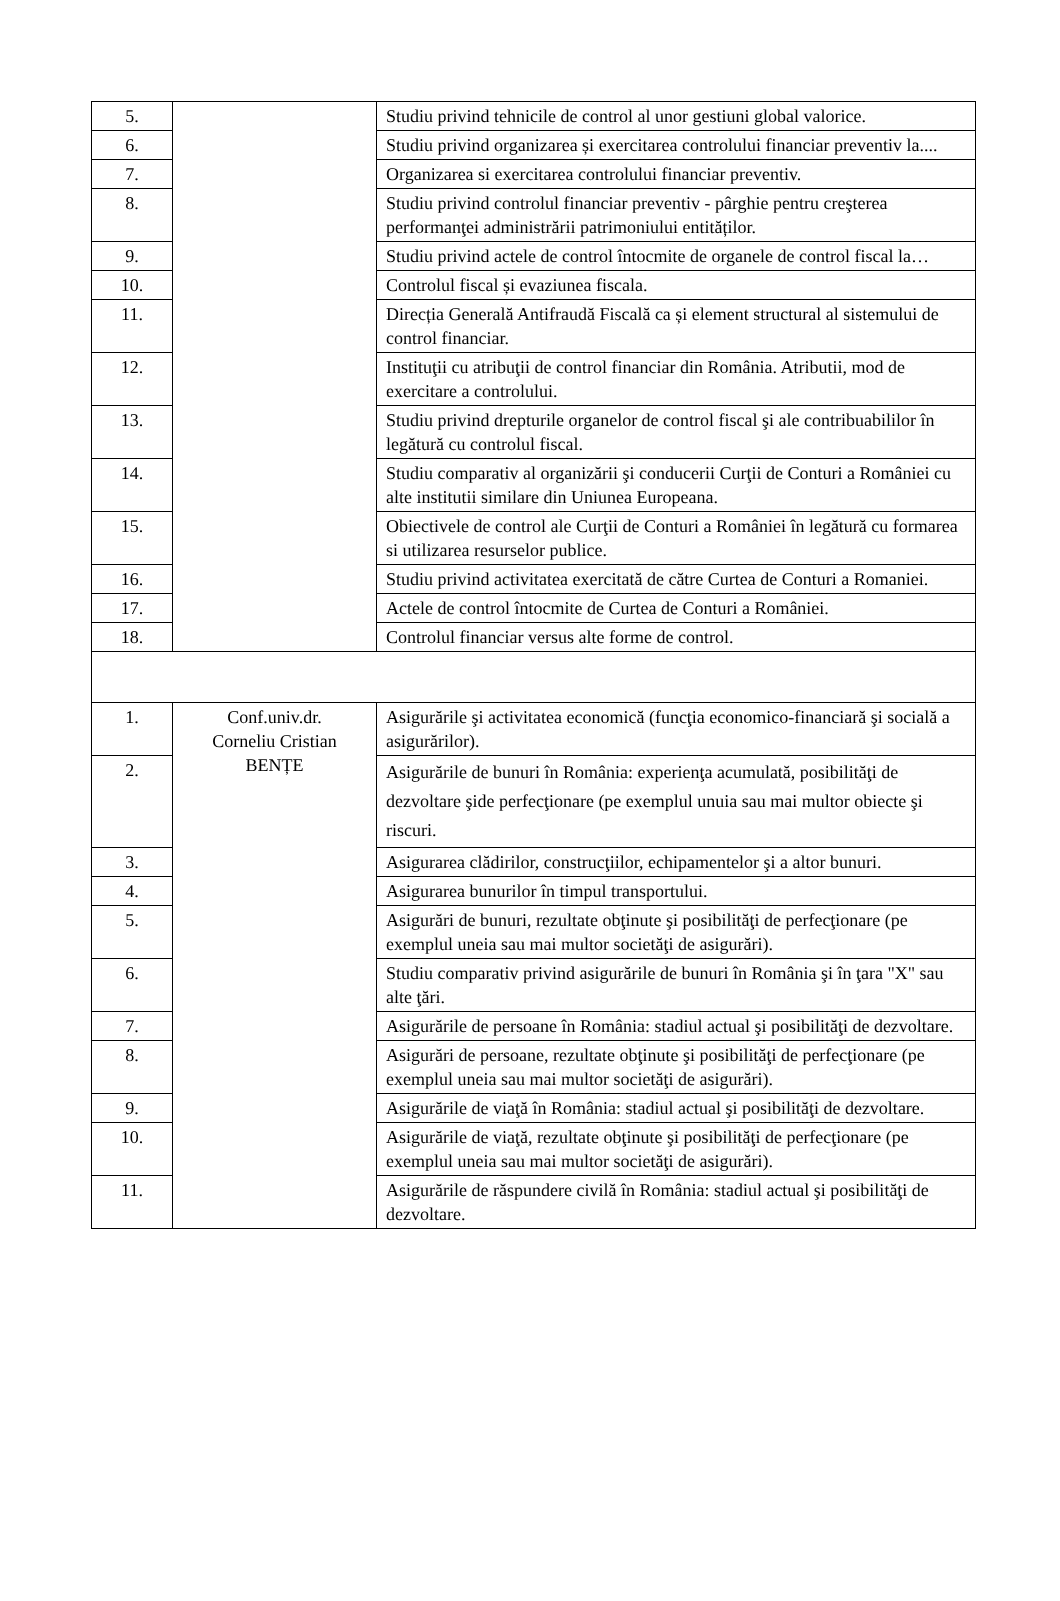| 5. | | Studiu privind tehnicile de control al unor gestiuni global valorice. |
| 6. | | Studiu privind organizarea și exercitarea controlului financiar preventiv la.... |
| 7. | | Organizarea si exercitarea controlului financiar preventiv. |
| 8. | | Studiu privind controlul financiar preventiv - pârghie pentru creşterea performanţei administrării patrimoniului entităților. |
| 9. | | Studiu privind actele de control întocmite de organele de control fiscal la… |
| 10. | | Controlul fiscal și evaziunea fiscala. |
| 11. | | Direcția Generală Antifraudă Fiscală ca și element structural al sistemului de control financiar. |
| 12. | | Instituţii cu atribuţii de control financiar din România. Atributii, mod de exercitare a controlului. |
| 13. | | Studiu privind drepturile organelor de control fiscal şi ale contribuabililor în legătură cu controlul fiscal. |
| 14. | | Studiu comparativ al organizării şi conducerii Curţii de Conturi a României cu alte institutii similare din Uniunea Europeana. |
| 15. | | Obiectivele de control ale Curţii de Conturi a României în legătură cu formarea si utilizarea resurselor publice. |
| 16. | | Studiu privind activitatea exercitată de către Curtea de Conturi a Romaniei. |
| 17. | | Actele de control întocmite de Curtea de Conturi a României. |
| 18. | | Controlul financiar versus alte forme de control. |
| 1. | Conf.univ.dr. Corneliu Cristian BENȚE | Asigurările şi activitatea economică (funcţia economico-financiară şi socială a asigurărilor). |
| 2. | | Asigurările de bunuri în România: experienţa acumulată, posibilităţi de dezvoltare şide perfecţionare (pe exemplul unuia sau mai multor obiecte şi riscuri. |
| 3. | | Asigurarea clădirilor, construcţiilor, echipamentelor şi a altor bunuri. |
| 4. | | Asigurarea bunurilor în timpul transportului. |
| 5. | | Asigurări de bunuri, rezultate obţinute şi posibilităţi de perfecţionare (pe exemplul uneia sau mai multor societăţi de asigurări). |
| 6. | | Studiu comparativ privind asigurările de bunuri în România şi în ţara "X" sau alte ţări. |
| 7. | | Asigurările de persoane în România: stadiul actual şi posibilităţi de dezvoltare. |
| 8. | | Asigurări de persoane, rezultate obţinute şi posibilităţi de perfecţionare (pe exemplul uneia sau mai multor societăţi de asigurări). |
| 9. | | Asigurările de viaţă în România: stadiul actual şi posibilităţi de dezvoltare. |
| 10. | | Asigurările de viaţă, rezultate obţinute şi posibilităţi de perfecţionare (pe exemplul uneia sau mai multor societăţi de asigurări). |
| 11. | | Asigurările de răspundere civilă în România: stadiul actual şi posibilităţi de dezvoltare. |